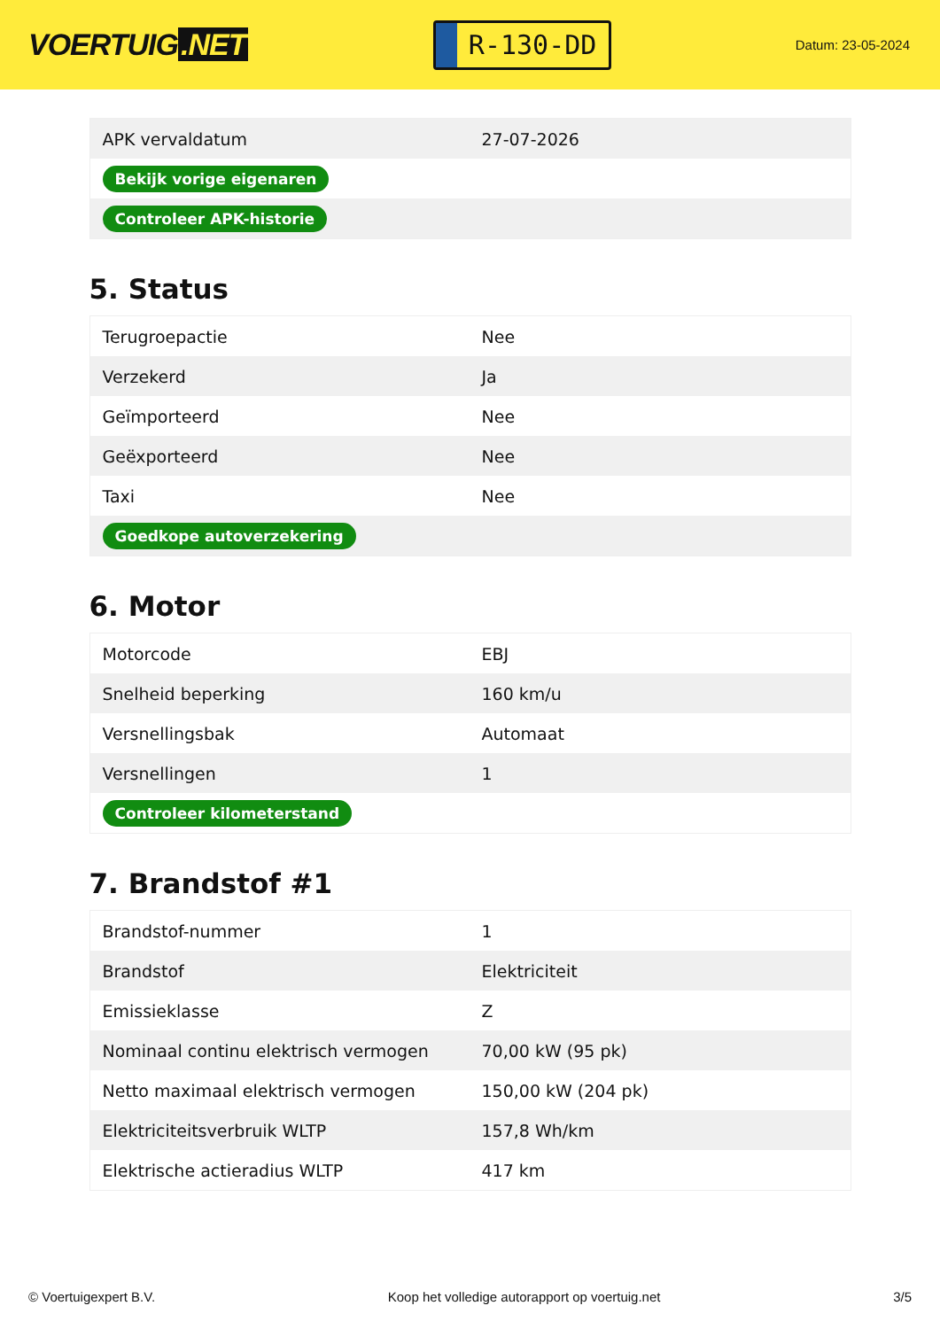VOERTUIG.NET
R-130-DD
Datum: 23-05-2024
| APK vervaldatum | 27-07-2026 |
| Bekijk vorige eigenaren | |
| Controleer APK-historie | |
5. Status
| Terugroepactie | Nee |
| Verzekerd | Ja |
| Geïmporteerd | Nee |
| Geëxporteerd | Nee |
| Taxi | Nee |
| Goedkope autoverzekering | |
6. Motor
| Motorcode | EBJ |
| Snelheid beperking | 160 km/u |
| Versnellingsbak | Automaat |
| Versnellingen | 1 |
| Controleer kilometerstand | |
7. Brandstof #1
| Brandstof-nummer | 1 |
| Brandstof | Elektriciteit |
| Emissieklasse | Z |
| Nominaal continu elektrisch vermogen | 70,00 kW (95 pk) |
| Netto maximaal elektrisch vermogen | 150,00 kW (204 pk) |
| Elektriciteitsverbruik WLTP | 157,8 Wh/km |
| Elektrische actieradius WLTP | 417 km |
© Voertuigexpert B.V. Koop het volledige autorapport op voertuig.net 3/5